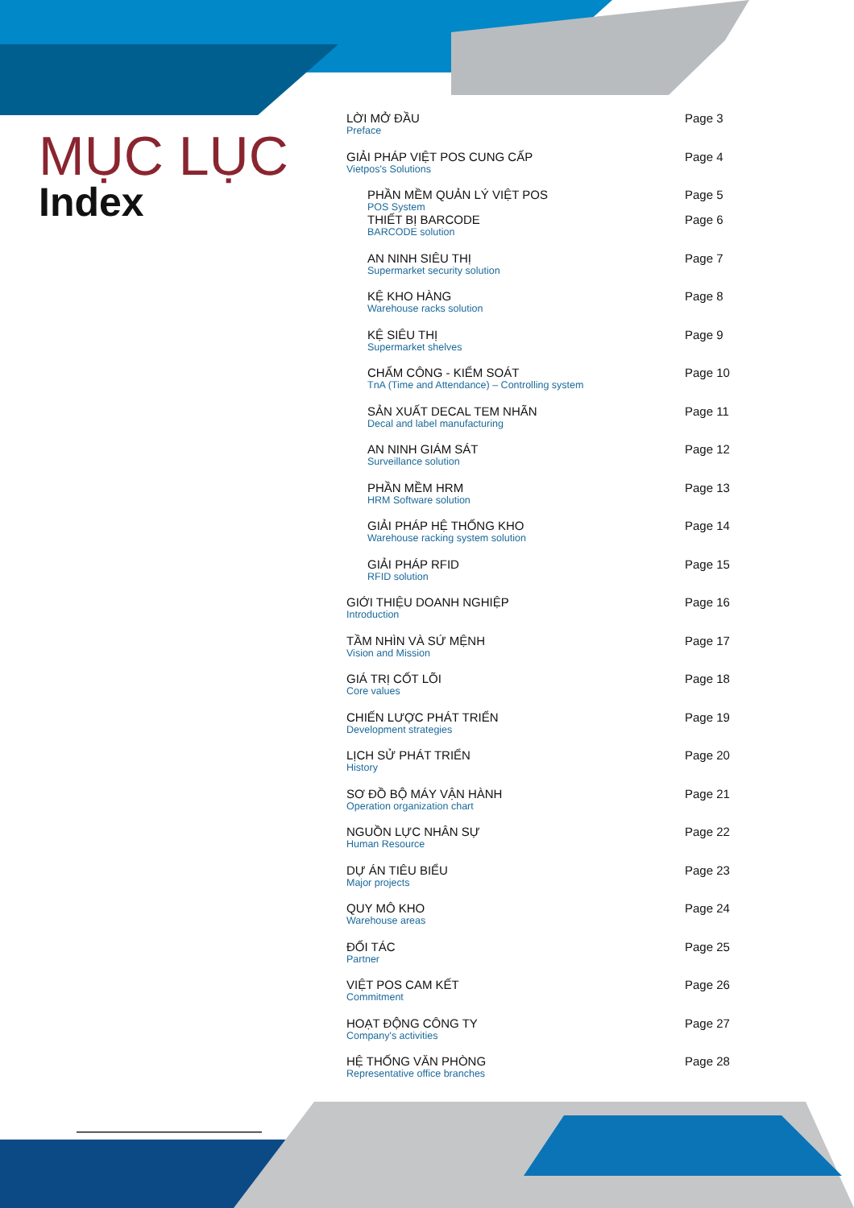MỤC LỤC
Index
LỜI MỞ ĐẦU
Preface
Page 3
GIẢI PHÁP VIỆT POS CUNG CẤP
Vietpos's Solutions
Page 4
PHẦN MỀM QUẢN LÝ VIỆT POS
POS System
Page 5
THIẾT BỊ BARCODE
BARCODE solution
Page 6
AN NINH SIÊU THỊ
Supermarket security solution
Page 7
KỆ KHO HÀNG
Warehouse racks solution
Page 8
KỆ SIÊU THỊ
Supermarket shelves
Page 9
CHẤM CÔNG - KIỂM SOÁT
TnA (Time and Attendance) – Controlling system
Page 10
SẢN XUẤT DECAL TEM NHÃN
Decal and label manufacturing
Page 11
AN NINH GIÁM SÁT
Surveillance solution
Page 12
PHẦN MỀM HRM
HRM Software solution
Page 13
GIẢI PHÁP HỆ THỐNG KHO
Warehouse racking system solution
Page 14
GIẢI PHÁP RFID
RFID solution
Page 15
GIỚI THIỆU DOANH NGHIỆP
Introduction
Page 16
TẦM NHÌN VÀ SỨ MỆNH
Vision and Mission
Page 17
GIÁ TRỊ CỐT LÕI
Core values
Page 18
CHIẾN LƯỢC PHÁT TRIỂN
Development strategies
Page 19
LỊCH SỬ PHÁT TRIỂN
History
Page 20
SƠ ĐỒ BỘ MÁY VẬN HÀNH
Operation organization chart
Page 21
NGUỒN LỰC NHÂN SỰ
Human Resource
Page 22
DỰ ÁN TIÊU BIỂU
Major projects
Page 23
QUY MÔ KHO
Warehouse areas
Page 24
ĐỐI TÁC
Partner
Page 25
VIỆT POS CAM KẾT
Commitment
Page 26
HOẠT ĐỘNG CÔNG TY
Company's activities
Page 27
HỆ THỐNG VĂN PHÒNG
Representative office branches
Page 28